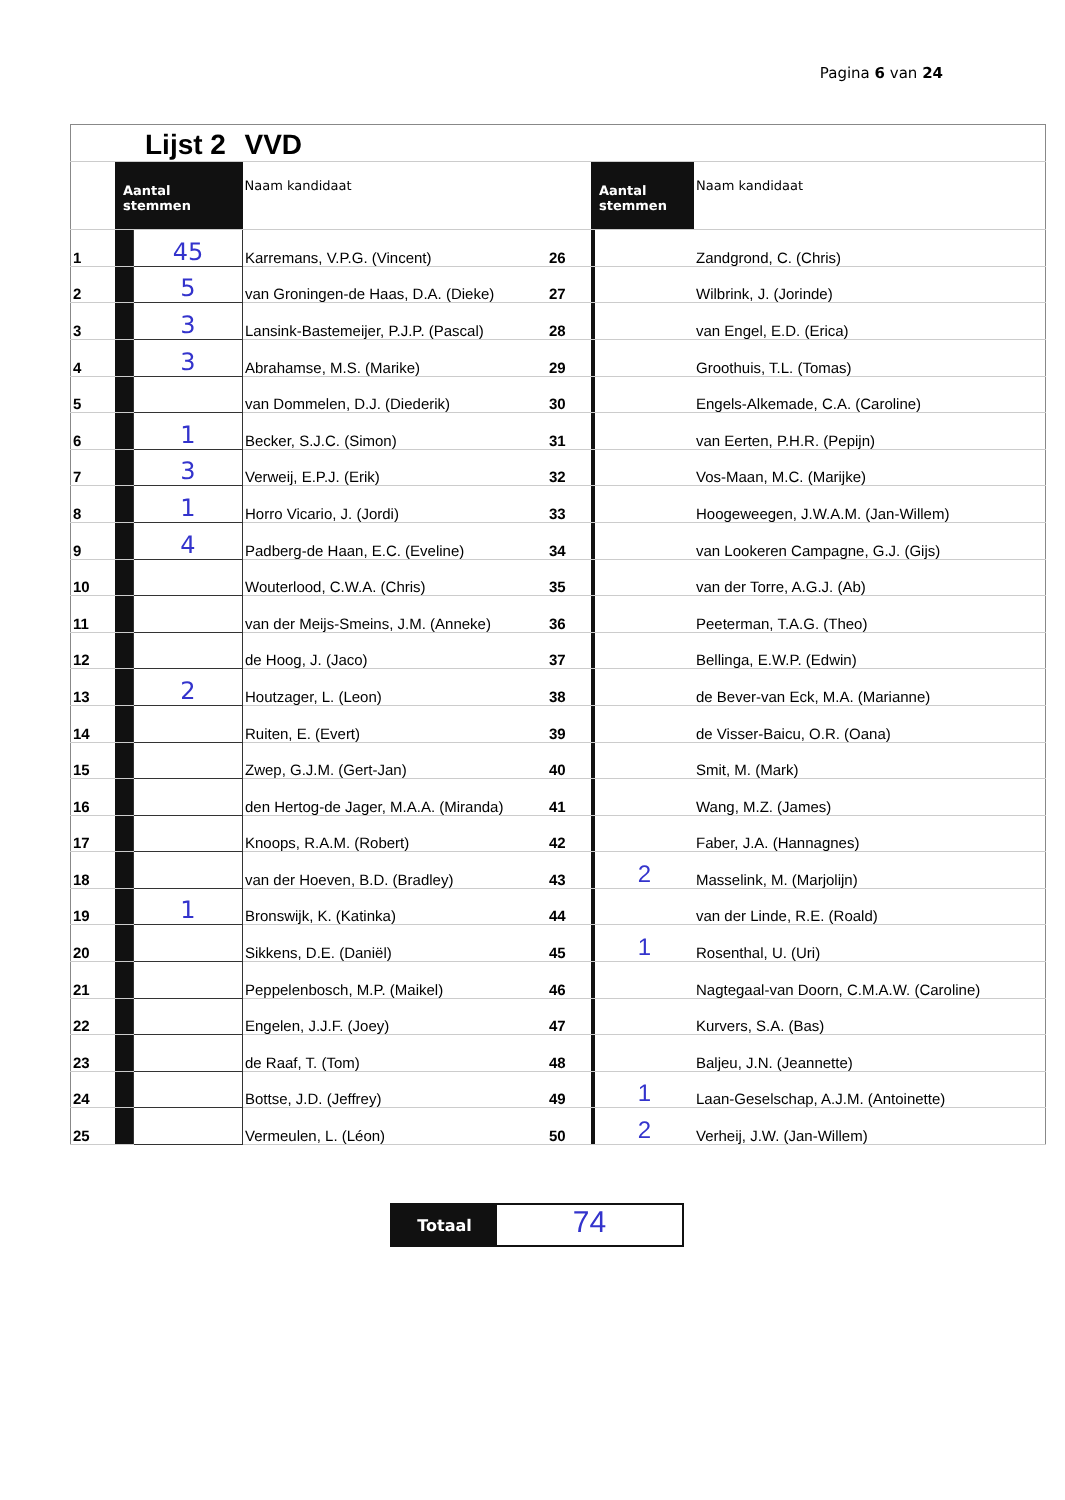Pagina 6 van 24
| | Lijst 2 | | VVD | | | | |
| | Aantal stemmen | | Naam kandidaat | | Aantal stemmen | | Naam kandidaat |
| 1 | | 45 | Karremans, V.P.G. (Vincent) | 26 | | | Zandgrond, C. (Chris) |
| 2 | | 5 | van Groningen-de Haas, D.A. (Dieke) | 27 | | | Wilbrink, J. (Jorinde) |
| 3 | | 3 | Lansink-Bastemeijer, P.J.P. (Pascal) | 28 | | | van Engel, E.D. (Erica) |
| 4 | | 3 | Abrahamse, M.S. (Marike) | 29 | | | Groothuis, T.L. (Tomas) |
| 5 | | | van Dommelen, D.J. (Diederik) | 30 | | | Engels-Alkemade, C.A. (Caroline) |
| 6 | | 1 | Becker, S.J.C. (Simon) | 31 | | | van Eerten, P.H.R. (Pepijn) |
| 7 | | 3 | Verweij, E.P.J. (Erik) | 32 | | | Vos-Maan, M.C. (Marijke) |
| 8 | | 1 | Horro Vicario, J. (Jordi) | 33 | | | Hoogeweegen, J.W.A.M. (Jan-Willem) |
| 9 | | 4 | Padberg-de Haan, E.C. (Eveline) | 34 | | | van Lookeren Campagne, G.J. (Gijs) |
| 10 | | | Wouterlood, C.W.A. (Chris) | 35 | | | van der Torre, A.G.J. (Ab) |
| 11 | | | van der Meijs-Smeins, J.M. (Anneke) | 36 | | | Peeterman, T.A.G. (Theo) |
| 12 | | | de Hoog, J. (Jaco) | 37 | | | Bellinga, E.W.P. (Edwin) |
| 13 | | 2 | Houtzager, L. (Leon) | 38 | | | de Bever-van Eck, M.A. (Marianne) |
| 14 | | | Ruiten, E. (Evert) | 39 | | | de Visser-Baicu, O.R. (Oana) |
| 15 | | | Zwep, G.J.M. (Gert-Jan) | 40 | | | Smit, M. (Mark) |
| 16 | | | den Hertog-de Jager, M.A.A. (Miranda) | 41 | | | Wang, M.Z. (James) |
| 17 | | | Knoops, R.A.M. (Robert) | 42 | | | Faber, J.A. (Hannagnes) |
| 18 | | | van der Hoeven, B.D. (Bradley) | 43 | | 2 | Masselink, M. (Marjolijn) |
| 19 | | 1 | Bronswijk, K. (Katinka) | 44 | | | van der Linde, R.E. (Roald) |
| 20 | | | Sikkens, D.E. (Daniël) | 45 | | 1 | Rosenthal, U. (Uri) |
| 21 | | | Peppelenbosch, M.P. (Maikel) | 46 | | | Nagtegaal-van Doorn, C.M.A.W. (Caroline) |
| 22 | | | Engelen, J.J.F. (Joey) | 47 | | | Kurvers, S.A. (Bas) |
| 23 | | | de Raaf, T. (Tom) | 48 | | | Baljeu, J.N. (Jeannette) |
| 24 | | | Bottse, J.D. (Jeffrey) | 49 | | 1 | Laan-Geselschap, A.J.M. (Antoinette) |
| 25 | | | Vermeulen, L. (Léon) | 50 | | 2 | Verheij, J.W. (Jan-Willem) |
Totaal
74